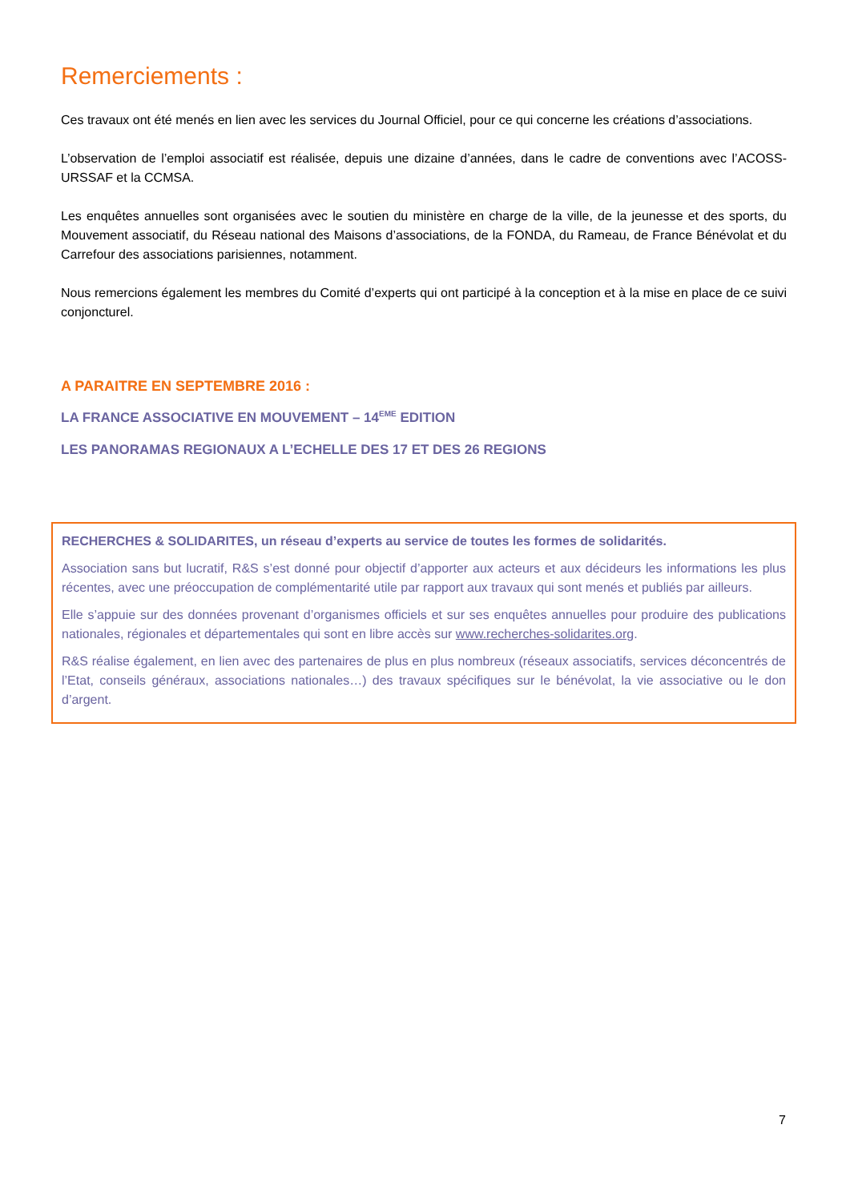Remerciements :
Ces travaux ont été menés en lien avec les services du Journal Officiel, pour ce qui concerne les créations d’associations.
L’observation de l’emploi associatif est réalisée, depuis une dizaine d’années, dans le cadre de conventions avec l’ACOSS-URSSAF et la CCMSA.
Les enquêtes annuelles sont organisées avec le soutien du ministère en charge de la ville, de la jeunesse et des sports, du Mouvement associatif, du Réseau national des Maisons d’associations, de la FONDA, du Rameau, de France Bénévolat et du Carrefour des associations parisiennes, notamment.
Nous remercions également les membres du Comité d’experts qui ont participé à la conception et à la mise en place de ce suivi conjoncturel.
A PARAITRE EN SEPTEMBRE 2016 :
LA FRANCE ASSOCIATIVE EN MOUVEMENT – 14<sup>EME</sup> EDITION
LES PANORAMAS REGIONAUX A L’ECHELLE DES 17 ET DES 26 REGIONS
RECHERCHES & SOLIDARITES, un réseau d’experts au service de toutes les formes de solidarités.
Association sans but lucratif, R&S s’est donné pour objectif d’apporter aux acteurs et aux décideurs les informations les plus récentes, avec une préoccupation de complémentarité utile par rapport aux travaux qui sont menés et publiés par ailleurs.
Elle s’appuie sur des données provenant d’organismes officiels et sur ses enquêtes annuelles pour produire des publications nationales, régionales et départementales qui sont en libre accès sur www.recherches-solidarites.org.
R&S réalise également, en lien avec des partenaires de plus en plus nombreux (réseaux associatifs, services déconcentrés de l’Etat, conseils généraux, associations nationales…) des travaux spécifiques sur le bénévolat, la vie associative ou le don d’argent.
7